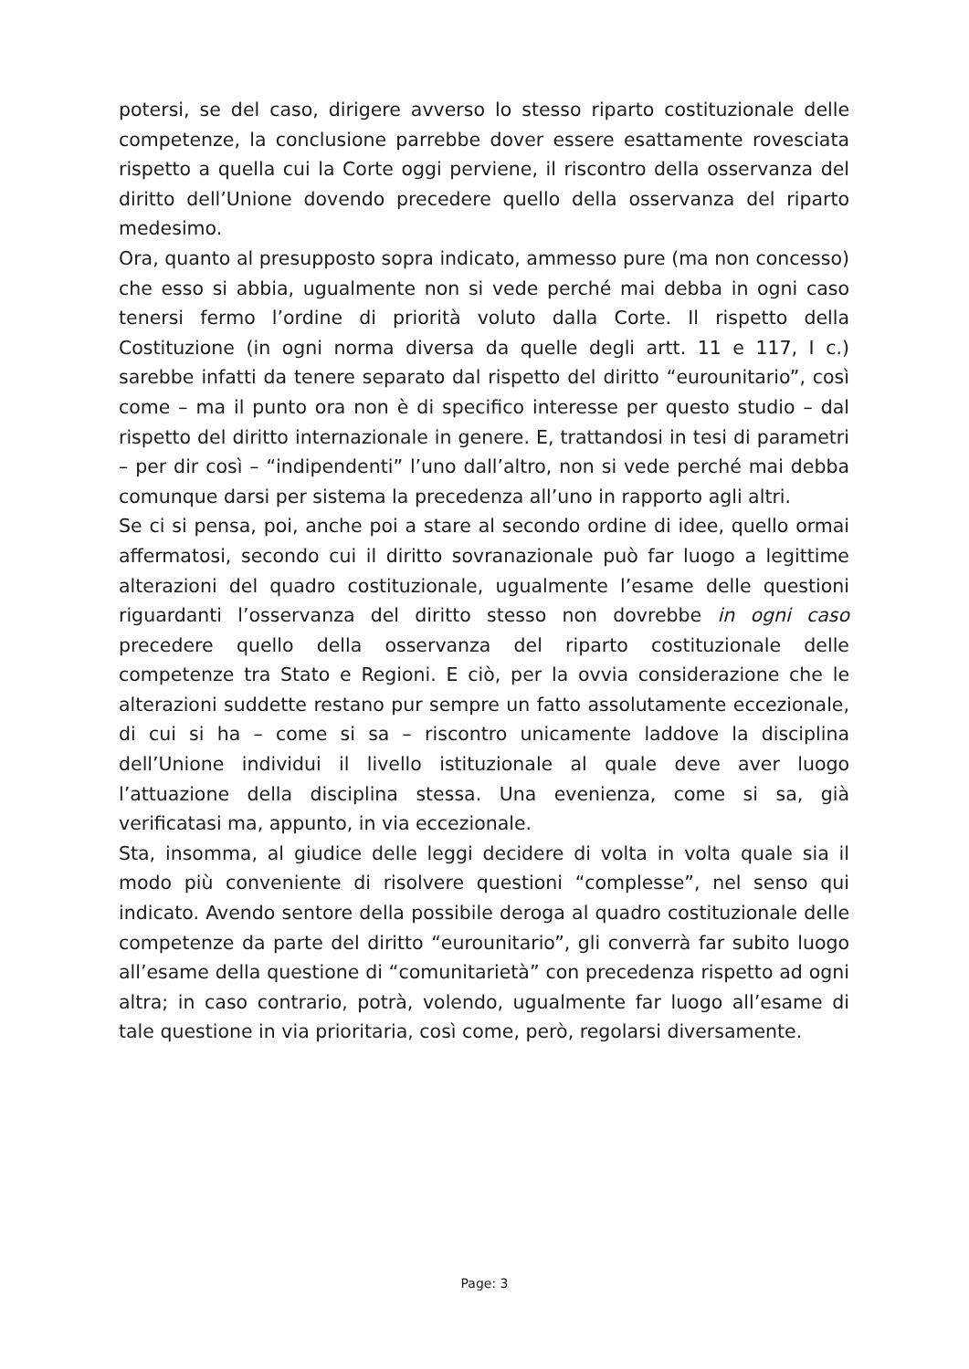potersi, se del caso, dirigere avverso lo stesso riparto costituzionale delle competenze, la conclusione parrebbe dover essere esattamente rovesciata rispetto a quella cui la Corte oggi perviene, il riscontro della osservanza del diritto dell’Unione dovendo precedere quello della osservanza del riparto medesimo.
Ora, quanto al presupposto sopra indicato, ammesso pure (ma non concesso) che esso si abbia, ugualmente non si vede perché mai debba in ogni caso tenersi fermo l’ordine di priorità voluto dalla Corte. Il rispetto della Costituzione (in ogni norma diversa da quelle degli artt. 11 e 117, I c.) sarebbe infatti da tenere separato dal rispetto del diritto “eurounitario”, così come – ma il punto ora non è di specifico interesse per questo studio – dal rispetto del diritto internazionale in genere. E, trattandosi in tesi di parametri – per dir così – “indipendenti” l’uno dall’altro, non si vede perché mai debba comunque darsi per sistema la precedenza all’uno in rapporto agli altri.
Se ci si pensa, poi, anche poi a stare al secondo ordine di idee, quello ormai affermatosi, secondo cui il diritto sovranazionale può far luogo a legittime alterazioni del quadro costituzionale, ugualmente l’esame delle questioni riguardanti l’osservanza del diritto stesso non dovrebbe in ogni caso precedere quello della osservanza del riparto costituzionale delle competenze tra Stato e Regioni. E ciò, per la ovvia considerazione che le alterazioni suddette restano pur sempre un fatto assolutamente eccezionale, di cui si ha – come si sa – riscontro unicamente laddove la disciplina dell’Unione individui il livello istituzionale al quale deve aver luogo l’attuazione della disciplina stessa. Una evenienza, come si sa, già verificatasi ma, appunto, in via eccezionale.
Sta, insomma, al giudice delle leggi decidere di volta in volta quale sia il modo più conveniente di risolvere questioni “complesse”, nel senso qui indicato. Avendo sentore della possibile deroga al quadro costituzionale delle competenze da parte del diritto “eurounitario”, gli converrà far subito luogo all’esame della questione di “comunitarietà” con precedenza rispetto ad ogni altra; in caso contrario, potrà, volendo, ugualmente far luogo all’esame di tale questione in via prioritaria, così come, però, regolarsi diversamente.
Page: 3